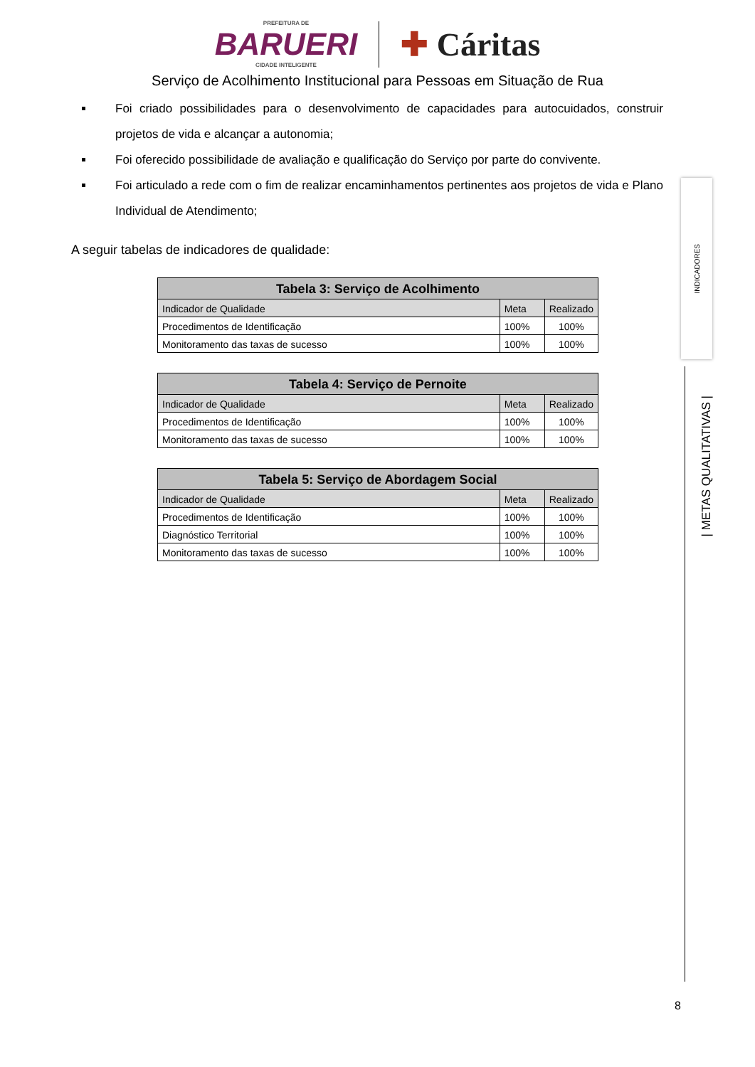PREFEITURA DE
BARUERI
CIDADE INTELIGENTE
✚ Cáritas
Serviço de Acolhimento Institucional para Pessoas em Situação de Rua
Foi criado possibilidades para o desenvolvimento de capacidades para autocuidados, construir projetos de vida e alcançar a autonomia;
Foi oferecido possibilidade de avaliação e qualificação do Serviço por parte do convivente.
Foi articulado a rede com o fim de realizar encaminhamentos pertinentes aos projetos de vida e Plano Individual de Atendimento;
A seguir tabelas de indicadores de qualidade:
| Tabela 3: Serviço de Acolhimento | | |
| --- | --- | --- |
| Indicador de Qualidade | Meta | Realizado |
| Procedimentos de Identificação | 100% | 100% |
| Monitoramento das taxas de sucesso | 100% | 100% |
| Tabela 4: Serviço de Pernoite | | |
| --- | --- | --- |
| Indicador de Qualidade | Meta | Realizado |
| Procedimentos de Identificação | 100% | 100% |
| Monitoramento das taxas de sucesso | 100% | 100% |
| Tabela 5: Serviço de Abordagem Social | | |
| --- | --- | --- |
| Indicador de Qualidade | Meta | Realizado |
| Procedimentos de Identificação | 100% | 100% |
| Diagnóstico Territorial | 100% | 100% |
| Monitoramento das taxas de sucesso | 100% | 100% |
INDICADORES
| METAS QUALITATIVAS |
8